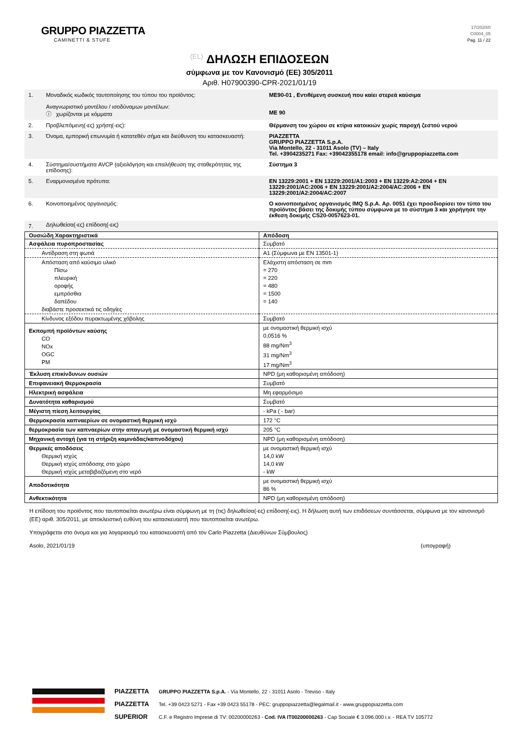GRUPPO PIAZZETTA
CAMINETTI & STUFE
17/2020/0
C0004_05
Pag. 11 / 22
(EL) ΔΗΛΩΣΗ ΕΠΙΔΟΣΕΩΝ
σύμφωνα με τον Κανονισμό (ΕΕ) 305/2011
Αριθ. H07900390-CPR-2021/01/19
| 1. | Μοναδικός κωδικός ταυτοποίησης του τύπου του προϊόντος: Αναγνωριστικό μοντέλου / ισοδύναμων μοντέλων: ⓘ χωρίζονται με κόμματα | ME90-01 , Εντιθέμενη συσκευή που καίει στερεά καύσιμα ME 90 |
| 2. | Προβλεπόμενη(-ες) χρήση(-εις): | Θέρμανση του χώρου σε κτίρια κατοικιών χωρίς παροχή ζεστού νερού |
| 3. | Όνομα, εμπορική επωνυμία ή κατατεθέν σήμα και διεύθυνση του κατασκευαστή: | PIAZZETTA GRUPPO PIAZZETTA S.p.A. Via Montello, 22 - 31011 Asolo (TV) – Italy Tel. +3904235271 Fax: +39042355178 email: info@gruppopiazzetta.com |
| 4. | Σύστημα/συστήματα AVCP (αξιολόγηση και επαλήθευση της σταθερότητας της επίδοσης): | Σύστημα 3 |
| 5. | Εναρμονισμένα πρότυπα: | EN 13229:2001 + EN 13229:2001/A1:2003 + EN 13229:A2:2004 + EN 13229:2001/AC:2006 + EN 13229:2001/A2:2004/AC:2006 + EN 13229:2001/A2:2004/AC:2007 |
| 6. | Κοινοποιημένος οργανισμός: | Ο κοινοποιημένος οργανισμός IMQ S.p.A. Αρ. 0051 έχει προσδιορίσει τον τύπο του προϊόντος βάσει της δοκιμής τύπου σύμφωνα με το σύστημα 3 και χορήγησε την έκθεση δοκιμής CS20-0057623-01. |
| 7. | Δηλωθείσα(-ες) επίδοση(-εις) | |
| Ουσιώδη Χαρακτηριστικά | Απόδοση |
| --- | --- |
| Ασφάλεια πυροπροστασίας | Συμβατό |
| Αντίδραση στη φωτιά | A1 (Σύμφωνα με EN 13501-1) |
| Απόσταση από καύσιμο υλικό Πίσω πλευρική οροφής εμπρόσθια δαπέδου διαβάστε προσεκτικά τις οδηγίες | Ελάχιστη απόσταση σε mm = 270 = 220 = 480 = 1500 = 140 |
| Κίνδυνος εξόδου πυρακτωμένης χόβολης | Συμβατό |
| Εκπομπή προϊόντων καύσης CO NOx OGC PM | με ονομαστική θερμική ισχύ 0,0516 % 88 mg/Nm<sup>3</sup> 31 mg/Nm<sup>3</sup> 17 mg/Nm<sup>3</sup> |
| Έκλυση επικίνδυνων ουσιών | NPD (μη καθορισμένη απόδοση) |
| Επιφανειακή Θερμοκρασία | Συμβατό |
| Ηλεκτρική ασφάλεια | Μη εφαρμόσιμο |
| Δυνατότητα καθαρισμού | Συμβατό |
| Μέγιστη πίεση λειτουργίας | - kPa ( - bar) |
| Θερμοκρασία καπναερίων σε ονομαστική θερμική ισχύ | 172 °C |
| θερμοκρασία των καπναερίων στην απαγωγή με ονομαστική θερμική ισχύ | 205 °C |
| Μηχανική αντοχή (για τη στήριξη καμινάδας/καπνοδόχου) | NPD (μη καθορισμένη απόδοση) |
| Θερμικές αποδόσεις Θερμική ισχύς Θερμική ισχύς απόδοσης στο χώρο Θερμική ισχύς μεταβιβαζόμενη στο νερό | με ονομαστική θερμική ισχύ 14,0 kW 14,0 kW - kW |
| Αποδοτικότητα | με ονομαστική θερμική ισχύ 86 % |
| Ανθεκτικότητα | NPD (μη καθορισμένη απόδοση) |
Η επίδοση του προϊόντος που ταυτοποιείται ανωτέρω είναι σύμφωνη με τη (τις) δηλωθείσα(-ες) επίδοση(-εις). Η δήλωση αυτή των επιδόσεων συντάσσεται, σύμφωνα με τον κανονισμό (ΕΕ) αριθ. 305/2011, με αποκλειστική ευθύνη του κατασκευαστή που ταυτοποιείται ανωτέρω.
Υπογράφεται στο όνομα και για λογαριασμό του κατασκευαστή από τον Carlo Piazzetta (Διευθύνων Σύμβουλος)
Asolo, 2021/01/19 (υπογραφή)
PIAZZETTA
PIAZZETTA
SUPERIOR
GRUPPO PIAZZETTA S.p.A. - Via Montello, 22 - 31011 Asolo - Treviso - Italy
Tel. +39 0423 5271 - Fax +39 0423 55178 - PEC: gruppopiazzetta@legalmail.it - www.gruppopiazzetta.com
C.F. e Registro Imprese di TV: 00200000263 - Cod. IVA IT00200000263 - Cap Sociale € 3.096.000 i.v. - REA TV 105772